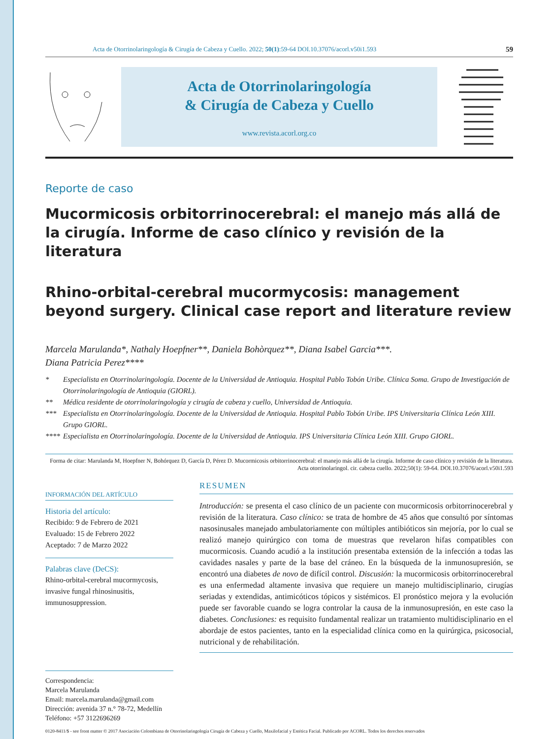Acta de Otorrinolaringología & Cirugía de Cabeza y Cuello. 2022; 50(1):59-64 DOI.10.37076/acorl.v50i1.593 59
Acta de Otorrinolaringología
& Cirugía de Cabeza y Cuello
www.revista.acorl.org.co
Reporte de caso
Mucormicosis orbitorrinocerebral: el manejo más allá de la cirugía. Informe de caso clínico y revisión de la literatura
Rhino-orbital-cerebral mucormycosis: management beyond surgery. Clinical case report and literature review
Marcela Marulanda*, Nathaly Hoepfner**, Daniela Bohòrquez**, Diana Isabel Garcia***.
Diana Patricia Perez****
* Especialista en Otorrinolaringología. Docente de la Universidad de Antioquia. Hospital Pablo Tobón Uribe. Clínica Soma. Grupo de Investigación de Otorrinolaringología de Antioquia (GIORL).
** Médica residente de otorrinolaringología y cirugía de cabeza y cuello, Universidad de Antioquia.
*** Especialista en Otorrinolaringología. Docente de la Universidad de Antioquia. Hospital Pablo Tobón Uribe. IPS Universitaria Clínica León XIII. Grupo GIORL.
**** Especialista en Otorrinolaringología. Docente de la Universidad de Antioquia. IPS Universitaria Clínica León XIII. Grupo GIORL.
Forma de citar: Marulanda M, Hoepfner N, Bohórquez D, García D, Pérez D. Mucormicosis orbitorrinocerebral: el manejo más allá de la cirugía. Informe de caso clínico y revisión de la literatura. Acta otorrinolaringol. cir. cabeza cuello. 2022;50(1): 59-64. DOI.10.37076/acorl.v50i1.593
INFORMACIÓN DEL ARTÍCULO
Historia del artículo:
Recibido: 9 de Febrero de 2021
Evaluado: 15 de Febrero 2022
Aceptado: 7 de Marzo 2022
Palabras clave (DeCS):
Rhino-orbital-cerebral mucormycosis, invasive fungal rhinosinusitis, immunosuppression.
RESUMEN
Introducción: se presenta el caso clínico de un paciente con mucormicosis orbitorrinocerebral y revisión de la literatura. Caso clínico: se trata de hombre de 45 años que consultó por síntomas nasosinusales manejado ambulatoriamente con múltiples antibióticos sin mejoría, por lo cual se realizó manejo quirúrgico con toma de muestras que revelaron hifas compatibles con mucormicosis. Cuando acudió a la institución presentaba extensión de la infección a todas las cavidades nasales y parte de la base del cráneo. En la búsqueda de la inmunosupresión, se encontró una diabetes de novo de difícil control. Discusión: la mucormicosis orbitorrinocerebral es una enfermedad altamente invasiva que requiere un manejo multidisciplinario, cirugías seriadas y extendidas, antimicóticos tópicos y sistémicos. El pronóstico mejora y la evolución puede ser favorable cuando se logra controlar la causa de la inmunosupresión, en este caso la diabetes. Conclusiones: es requisito fundamental realizar un tratamiento multidisciplinario en el abordaje de estos pacientes, tanto en la especialidad clínica como en la quirúrgica, psicosocial, nutricional y de rehabilitación.
Correspondencia:
Marcela Marulanda
Email: marcela.marulanda@gmail.com
Dirección: avenida 37 n.° 78-72, Medellín
Teléfono: +57 3122696269
0120-8411/$ - see front matter © 2017 Asociación Colombiana de Otorrinolaringología Cirugía de Cabeza y Cuello, Maxilofacial y Estética Facial. Publicado por ACORL. Todos los derechos reservados